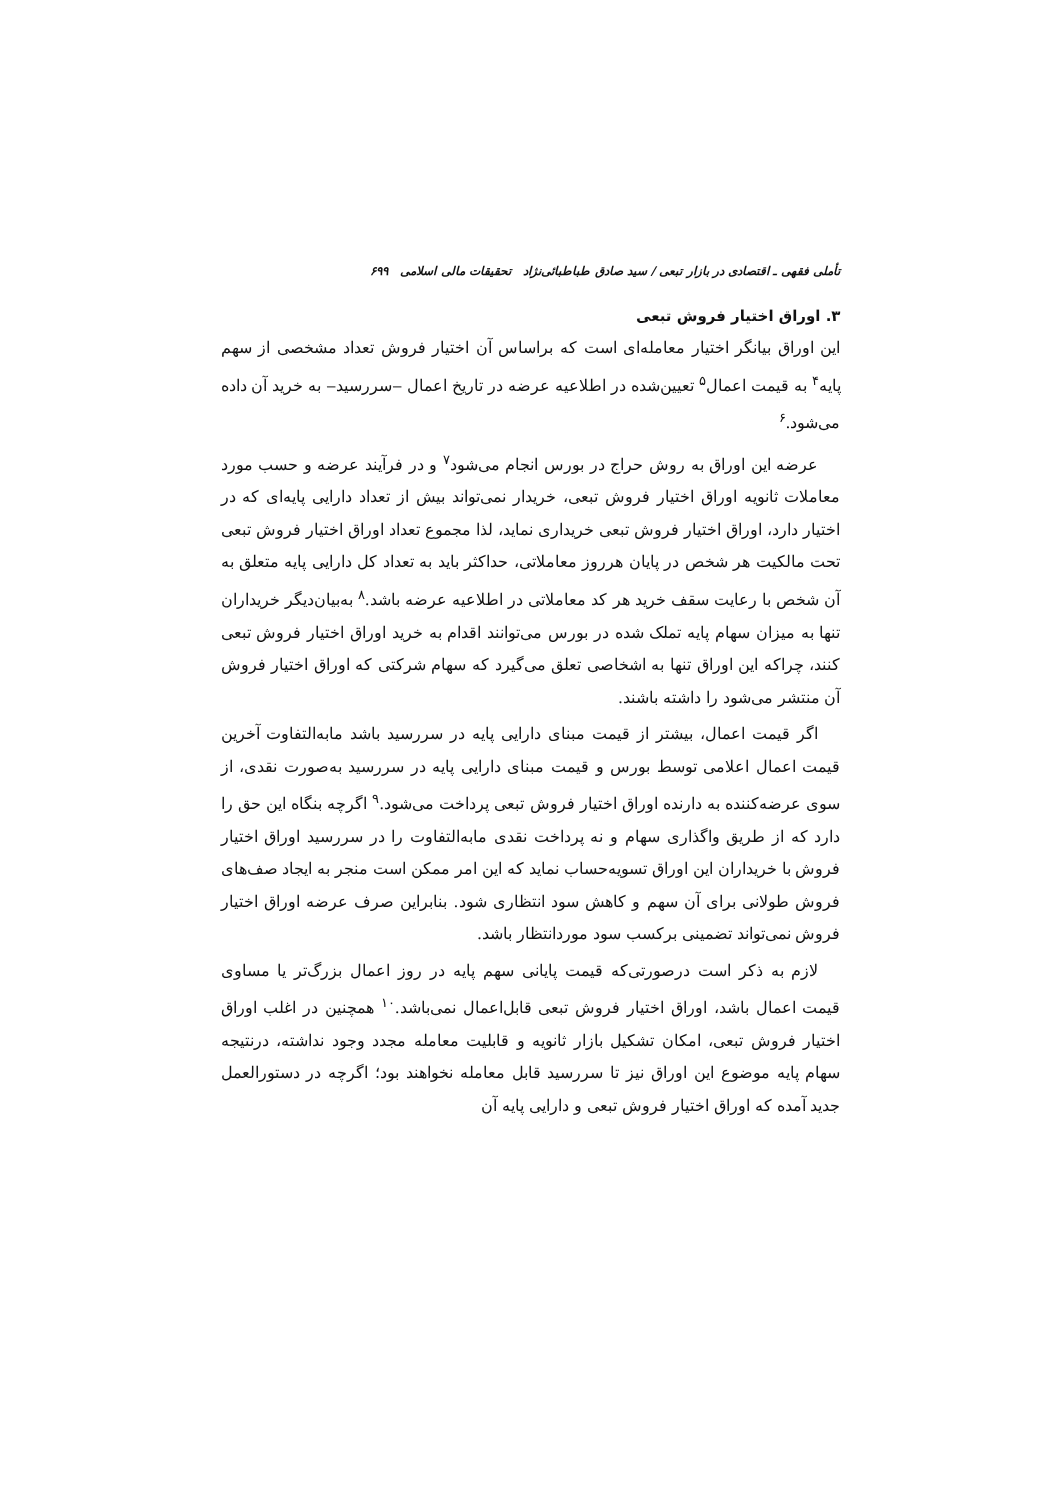تأملی فقهی ـ اقتصادی در بازار تبعی / سید صادق طباطبائی‌نژاد تحقیقات مالی اسلامی ۶۹۹
۳. اوراق اختیار فروش تبعی
این اوراق بیانگر اختیار معامله‌ای است که براساس آن اختیار فروش تعداد مشخصی از سهم پایه<sup>۴</sup> به قیمت اعمال<sup>۵</sup> تعیین‌شده در اطلاعیه عرضه در تاریخ اعمال ‒سررسید‒ به خرید آن داده می‌شود.<sup>۶</sup>
عرضه این اوراق به روش حراج در بورس انجام می‌شود<sup>۷</sup> و در فرآیند عرضه و حسب مورد معاملات ثانویه اوراق اختیار فروش تبعی، خریدار نمی‌تواند بیش از تعداد دارایی پایه‌ای که در اختیار دارد، اوراق اختیار فروش تبعی خریداری نماید، لذا مجموع تعداد اوراق اختیار فروش تبعی تحت مالکیت هر شخص در پایان هرروز معاملاتی، حداکثر باید به تعداد کل دارایی پایه متعلق به آن شخص با رعایت سقف خرید هر کد معاملاتی در اطلاعیه عرضه باشد.<sup>۸</sup> به‌بیان‌دیگر خریداران تنها به میزان سهام پایه تملک شده در بورس می‌توانند اقدام به خرید اوراق اختیار فروش تبعی کنند، چراکه این اوراق تنها به اشخاصی تعلق می‌گیرد که سهام شرکتی که اوراق اختیار فروش آن منتشر می‌شود را داشته باشند.
اگر قیمت اعمال، بیشتر از قیمت مبنای دارایی پایه در سررسید باشد مابه‌التفاوت آخرین قیمت اعمال اعلامی توسط بورس و قیمت مبنای دارایی پایه در سررسید به‌صورت نقدی، از سوی عرضه‌کننده به دارنده اوراق اختیار فروش تبعی پرداخت می‌شود.<sup>۹</sup> اگرچه بنگاه این حق را دارد که از طریق واگذاری سهام و نه پرداخت نقدی مابه‌التفاوت را در سررسید اوراق اختیار فروش با خریداران این اوراق تسویه‌حساب نماید که این امر ممکن است منجر به ایجاد صف‌های فروش طولانی برای آن سهم و کاهش سود انتظاری شود. بنابراین صرف عرضه اوراق اختیار فروش نمی‌تواند تضمینی برکسب سود موردانتظار باشد.
لازم به ذکر است درصورتی‌که قیمت پایانی سهم پایه در روز اعمال بزرگ‌تر یا مساوی قیمت اعمال باشد، اوراق اختیار فروش تبعی قابل‌اعمال نمی‌باشد.<sup>۱۰</sup> همچنین در اغلب اوراق اختیار فروش تبعی، امکان تشکیل بازار ثانویه و قابلیت معامله مجدد وجود نداشته، درنتیجه سهام پایه موضوع این اوراق نیز تا سررسید قابل معامله نخواهند بود؛ اگرچه در دستورالعمل جدید آمده که اوراق اختیار فروش تبعی و دارایی پایه آن